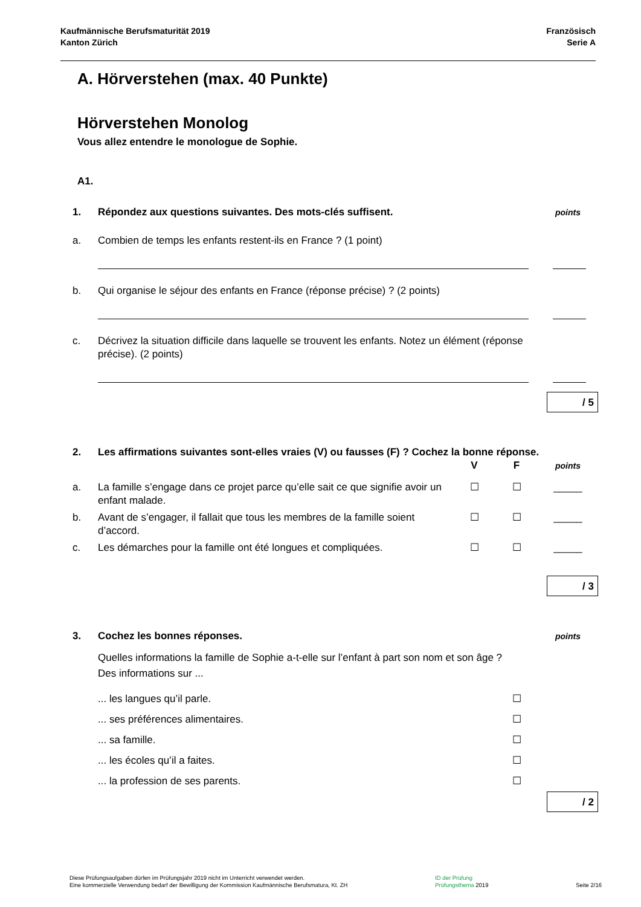Kaufmännische Berufsmaturität 2019
Kanton Zürich
Französisch
Serie A
A. Hörverstehen (max. 40 Punkte)
Hörverstehen Monolog
Vous allez entendre le monologue de Sophie.
A1.
1. Répondez aux questions suivantes. Des mots-clés suffisent.
points
a. Combien de temps les enfants restent-ils en France ? (1 point)
b. Qui organise le séjour des enfants en France (réponse précise) ? (2 points)
c. Décrivez la situation difficile dans laquelle se trouvent les enfants. Notez un élément (réponse précise). (2 points)
/ 5
2. Les affirmations suivantes sont-elles vraies (V) ou fausses (F) ? Cochez la bonne réponse.
V F
points
a. La famille s’engage dans ce projet parce qu’elle sait ce que signifie avoir un enfant malade.
☐ ☐ _____
b. Avant de s’engager, il fallait que tous les membres de la famille soient d’accord.
☐ ☐ _____
c. Les démarches pour la famille ont été longues et compliquées.
☐ ☐ _____
/ 3
3. Cochez les bonnes réponses.
points
Quelles informations la famille de Sophie a-t-elle sur l’enfant à part son nom et son âge ?
Des informations sur ...
... les langues qu’il parle. ☐
... ses préférences alimentaires.
☐
... sa famille. ☐
... les écoles qu’il a faites. ☐
... la profession de ses parents.
☐
/ 2
Diese Prüfungsaufgaben dürfen im Prüfungsjahr 2019 nicht im Unterricht verwendet werden.
Eine kommerzielle Verwendung bedarf der Bewilligung der Kommission Kaufmännische Berufsmatura, Kt. ZH
ID der Prüfung
Prüfungsthema 2019
Seite 2/16